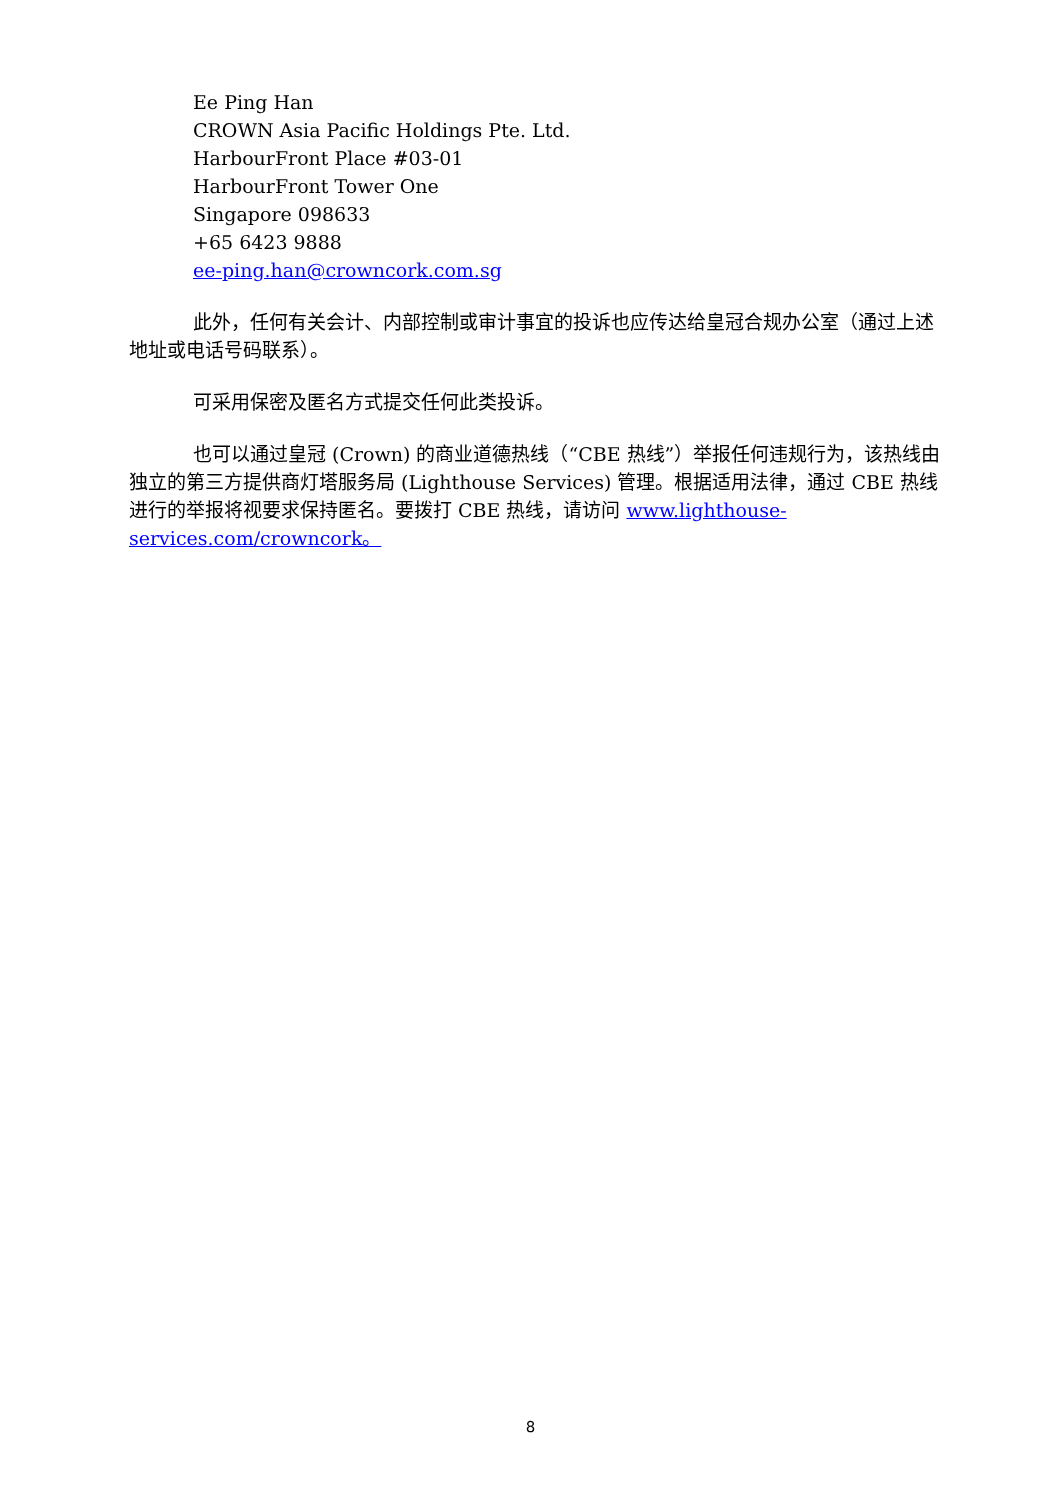Ee Ping Han
CROWN Asia Pacific Holdings Pte. Ltd.
HarbourFront Place #03-01
HarbourFront Tower One
Singapore 098633
+65 6423 9888
ee-ping.han@crowncork.com.sg
此外，任何有关会计、内部控制或审计事宜的投诉也应传达给皇冠合规办公室（通过上述地址或电话号码联系）。
可采用保密及匿名方式提交任何此类投诉。
也可以通过皇冠 (Crown) 的商业道德热线（“CBE 热线”）举报任何违规行为，该热线由独立的第三方提供商灯塔服务局 (Lighthouse Services) 管理。根据适用法律，通过 CBE 热线进行的举报将视要求保持匿名。要拨打 CBE 热线，请访问 www.lighthouse-services.com/crowncork。
8